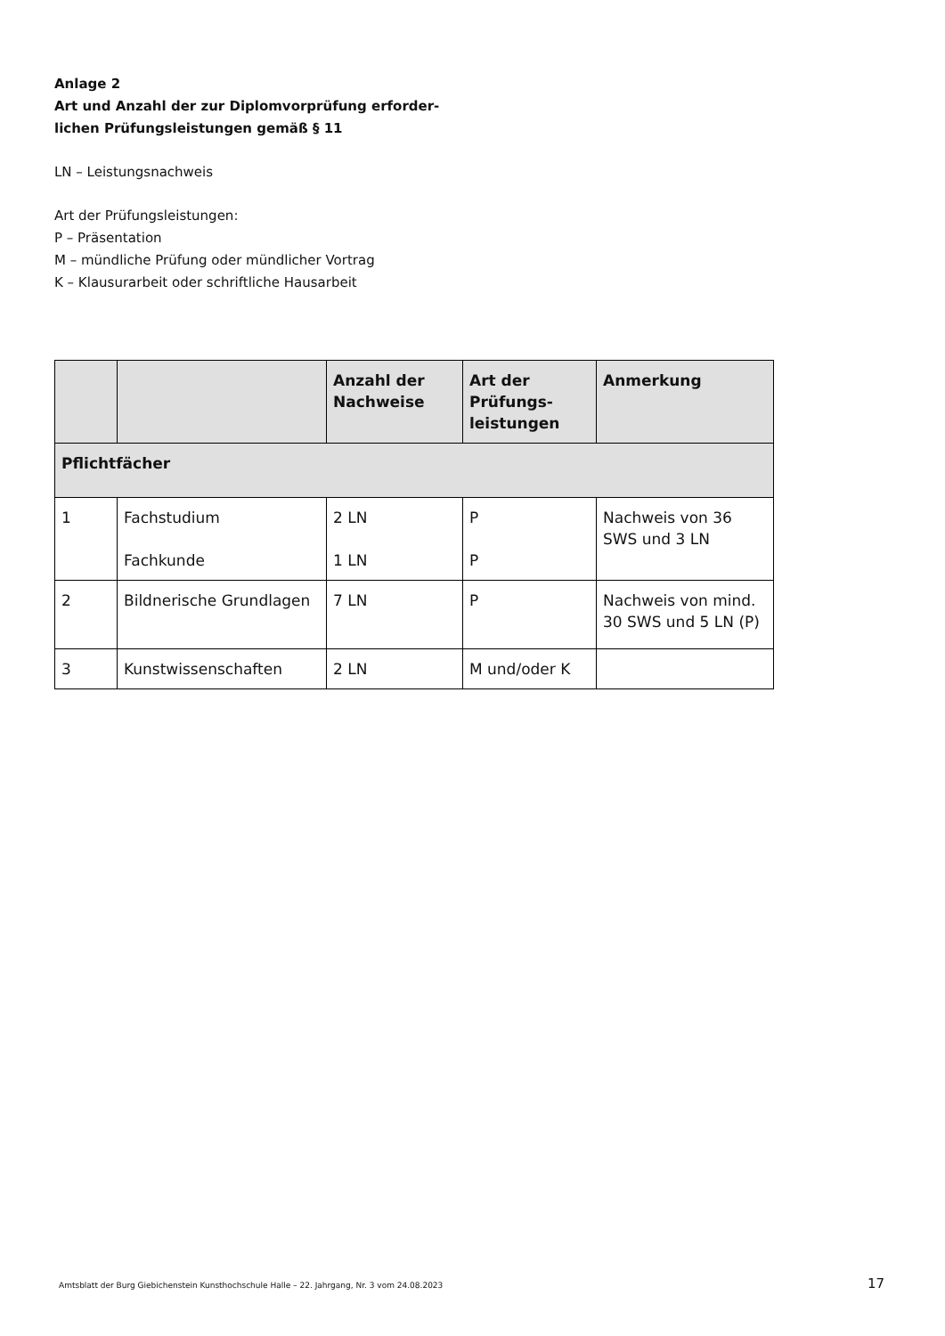Anlage 2
Art und Anzahl der zur Diplomvorprüfung erforder-
lichen Prüfungsleistungen gemäß § 11
LN – Leistungsnachweis
Art der Prüfungsleistungen:
P – Präsentation
M – mündliche Prüfung oder mündlicher Vortrag
K – Klausurarbeit oder schriftliche Hausarbeit
| | | Anzahl der Nachweise | Art der Prüfungs-leistungen | Anmerkung |
| --- | --- | --- | --- | --- |
| Pflichtfächer | | | | |
| 1 | Fachstudium Fachkunde | 2 LN 1 LN | P P | Nachweis von 36 SWS und 3 LN |
| 2 | Bildnerische Grundlagen | 7 LN | P | Nachweis von mind. 30 SWS und 5 LN (P) |
| 3 | Kunstwissenschaften | 2 LN | M und/oder K | |
Amtsblatt der Burg Giebichenstein Kunsthochschule Halle – 22. Jahrgang, Nr. 3 vom 24.08.2023 17